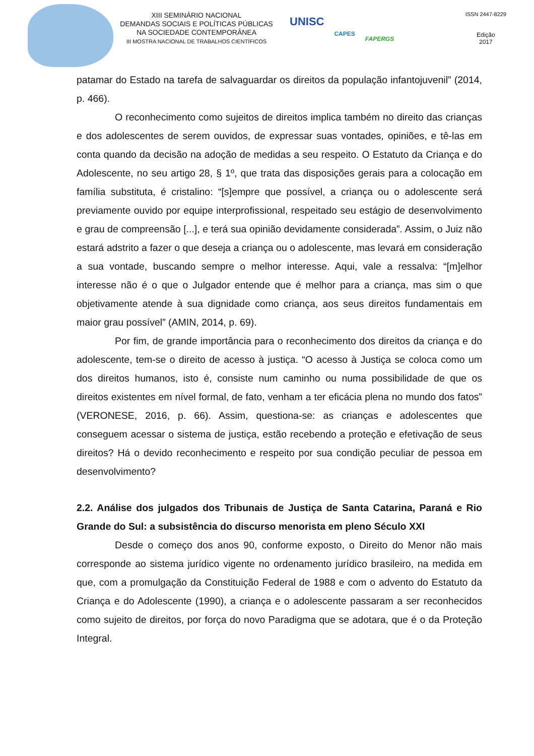XIII SEMINÁRIO NACIONAL
DEMANDAS SOCIAIS E POLÍTICAS PÚBLICAS
NA SOCIEDADE CONTEMPORÂNEA
III MOSTRA NACIONAL DE TRABALHOS CIENTÍFICOS
UNISC CAPES FAPERGS
ISSN 2447-8229
Edição
2017
patamar do Estado na tarefa de salvaguardar os direitos da população infantojuvenil” (2014, p. 466).
O reconhecimento como sujeitos de direitos implica também no direito das crianças e dos adolescentes de serem ouvidos, de expressar suas vontades, opiniões, e tê-las em conta quando da decisão na adoção de medidas a seu respeito. O Estatuto da Criança e do Adolescente, no seu artigo 28, § 1º, que trata das disposições gerais para a colocação em família substituta, é cristalino: “[s]empre que possível, a criança ou o adolescente será previamente ouvido por equipe interprofissional, respeitado seu estágio de desenvolvimento e grau de compreensão [...], e terá sua opinião devidamente considerada”. Assim, o Juiz não estará adstrito a fazer o que deseja a criança ou o adolescente, mas levará em consideração a sua vontade, buscando sempre o melhor interesse. Aqui, vale a ressalva: “[m]elhor interesse não é o que o Julgador entende que é melhor para a criança, mas sim o que objetivamente atende à sua dignidade como criança, aos seus direitos fundamentais em maior grau possível” (AMIN, 2014, p. 69).
Por fim, de grande importância para o reconhecimento dos direitos da criança e do adolescente, tem-se o direito de acesso à justiça. “O acesso à Justiça se coloca como um dos direitos humanos, isto é, consiste num caminho ou numa possibilidade de que os direitos existentes em nível formal, de fato, venham a ter eficácia plena no mundo dos fatos” (VERONESE, 2016, p. 66). Assim, questiona-se: as crianças e adolescentes que conseguem acessar o sistema de justiça, estão recebendo a proteção e efetivação de seus direitos? Há o devido reconhecimento e respeito por sua condição peculiar de pessoa em desenvolvimento?
2.2. Análise dos julgados dos Tribunais de Justiça de Santa Catarina, Paraná e Rio Grande do Sul: a subsistência do discurso menorista em pleno Século XXI
Desde o começo dos anos 90, conforme exposto, o Direito do Menor não mais corresponde ao sistema jurídico vigente no ordenamento jurídico brasileiro, na medida em que, com a promulgação da Constituição Federal de 1988 e com o advento do Estatuto da Criança e do Adolescente (1990), a criança e o adolescente passaram a ser reconhecidos como sujeito de direitos, por força do novo Paradigma que se adotara, que é o da Proteção Integral.